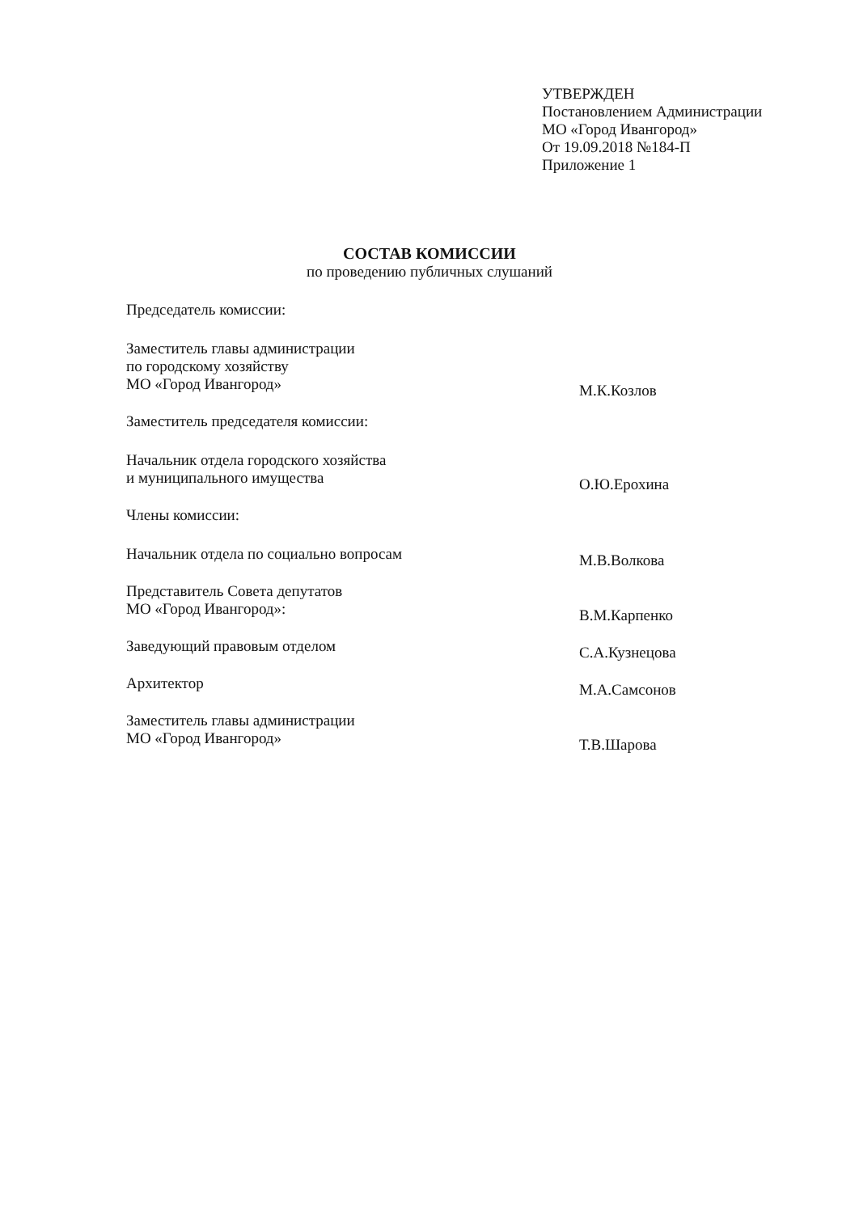УТВЕРЖДЕН
Постановлением Администрации
МО «Город Ивангород»
От 19.09.2018 №184-П
Приложение 1
СОСТАВ КОМИССИИ
по проведению публичных слушаний
Председатель комиссии:
Заместитель главы администрации
по городскому хозяйству
МО «Город Ивангород»
М.К.Козлов
Заместитель председателя комиссии:
Начальник отдела городского хозяйства
и муниципального имущества
О.Ю.Ерохина
Члены комиссии:
Начальник отдела по социально вопросам
М.В.Волкова
Представитель Совета депутатов
МО «Город Ивангород»:
В.М.Карпенко
Заведующий правовым отделом
С.А.Кузнецова
Архитектор
М.А.Самсонов
Заместитель главы администрации
МО «Город Ивангород»
Т.В.Шарова